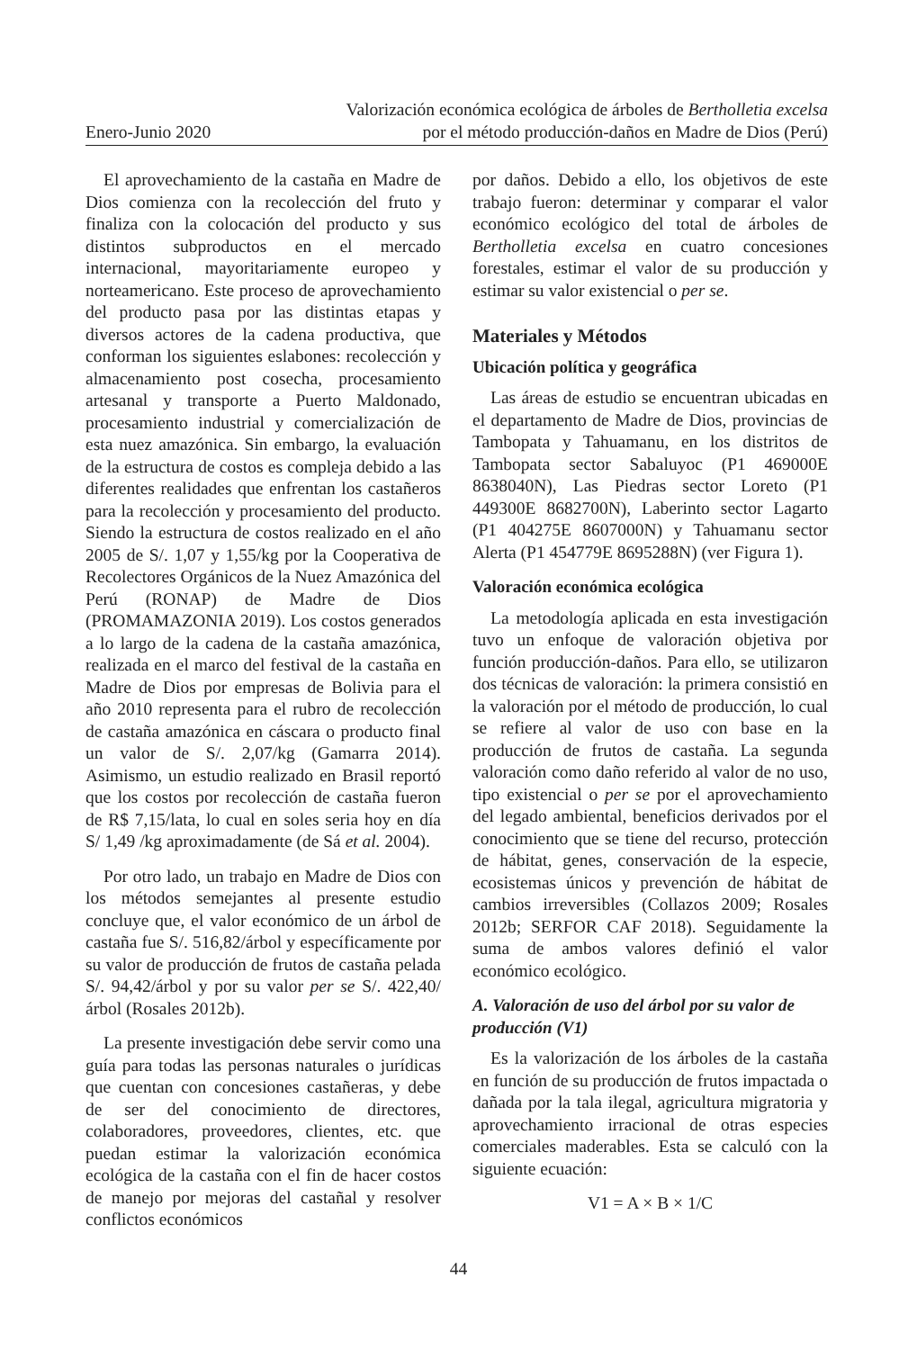Enero-Junio 2020
Valorización económica ecológica de árboles de Bertholletia excelsa
por el método producción-daños en Madre de Dios (Perú)
El aprovechamiento de la castaña en Madre de Dios comienza con la recolección del fruto y finaliza con la colocación del producto y sus distintos subproductos en el mercado internacional, mayoritariamente europeo y norteamericano. Este proceso de aprovechamiento del producto pasa por las distintas etapas y diversos actores de la cadena productiva, que conforman los siguientes eslabones: recolección y almacenamiento post cosecha, procesamiento artesanal y transporte a Puerto Maldonado, procesamiento industrial y comercialización de esta nuez amazónica. Sin embargo, la evaluación de la estructura de costos es compleja debido a las diferentes realidades que enfrentan los castañeros para la recolección y procesamiento del producto. Siendo la estructura de costos realizado en el año 2005 de S/. 1,07 y 1,55/kg por la Cooperativa de Recolectores Orgánicos de la Nuez Amazónica del Perú (RONAP) de Madre de Dios (PROMAMAZONIA 2019). Los costos generados a lo largo de la cadena de la castaña amazónica, realizada en el marco del festival de la castaña en Madre de Dios por empresas de Bolivia para el año 2010 representa para el rubro de recolección de castaña amazónica en cáscara o producto final un valor de S/. 2,07/kg (Gamarra 2014). Asimismo, un estudio realizado en Brasil reportó que los costos por recolección de castaña fueron de R$ 7,15/lata, lo cual en soles seria hoy en día S/ 1,49 /kg aproximadamente (de Sá et al. 2004).
Por otro lado, un trabajo en Madre de Dios con los métodos semejantes al presente estudio concluye que, el valor económico de un árbol de castaña fue S/. 516,82/árbol y específicamente por su valor de producción de frutos de castaña pelada S/. 94,42/árbol y por su valor per se S/. 422,40/árbol (Rosales 2012b).
La presente investigación debe servir como una guía para todas las personas naturales o jurídicas que cuentan con concesiones castañeras, y debe de ser del conocimiento de directores, colaboradores, proveedores, clientes, etc. que puedan estimar la valorización económica ecológica de la castaña con el fin de hacer costos de manejo por mejoras del castañal y resolver conflictos económicos
por daños. Debido a ello, los objetivos de este trabajo fueron: determinar y comparar el valor económico ecológico del total de árboles de Bertholletia excelsa en cuatro concesiones forestales, estimar el valor de su producción y estimar su valor existencial o per se.
Materiales y Métodos
Ubicación política y geográfica
Las áreas de estudio se encuentran ubicadas en el departamento de Madre de Dios, provincias de Tambopata y Tahuamanu, en los distritos de Tambopata sector Sabaluyoc (P1 469000E 8638040N), Las Piedras sector Loreto (P1 449300E 8682700N), Laberinto sector Lagarto (P1 404275E 8607000N) y Tahuamanu sector Alerta (P1 454779E 8695288N) (ver Figura 1).
Valoración económica ecológica
La metodología aplicada en esta investigación tuvo un enfoque de valoración objetiva por función producción-daños. Para ello, se utilizaron dos técnicas de valoración: la primera consistió en la valoración por el método de producción, lo cual se refiere al valor de uso con base en la producción de frutos de castaña. La segunda valoración como daño referido al valor de no uso, tipo existencial o per se por el aprovechamiento del legado ambiental, beneficios derivados por el conocimiento que se tiene del recurso, protección de hábitat, genes, conservación de la especie, ecosistemas únicos y prevención de hábitat de cambios irreversibles (Collazos 2009; Rosales 2012b; SERFOR CAF 2018). Seguidamente la suma de ambos valores definió el valor económico ecológico.
A. Valoración de uso del árbol por su valor de producción (V1)
Es la valorización de los árboles de la castaña en función de su producción de frutos impactada o dañada por la tala ilegal, agricultura migratoria y aprovechamiento irracional de otras especies comerciales maderables. Esta se calculó con la siguiente ecuación:
V1 = A × B × 1/C
44